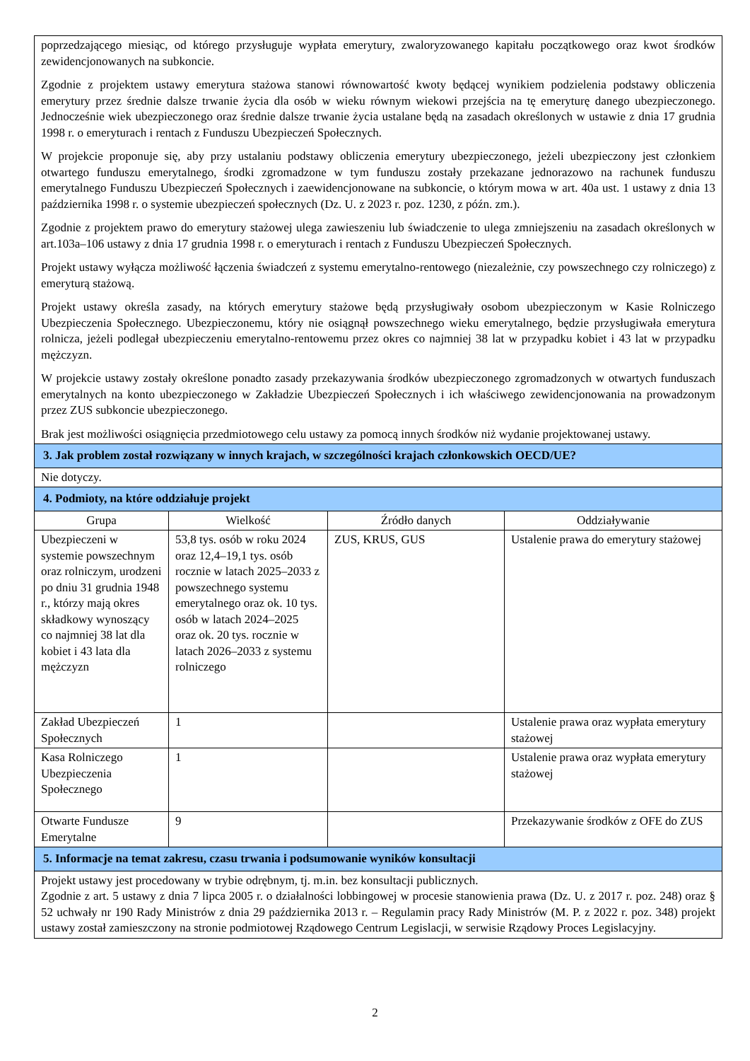| poprzedzającego miesiąc, od którego przysługuje wypłata emerytury, zwaloryzowanego kapitału początkowego oraz kwot środków zewidencjonowanych na subkoncie. Zgodnie z projektem ustawy emerytura stażowa stanowi równowartość kwoty będącej wynikiem podzielenia podstawy obliczenia emerytury przez średnie dalsze trwanie życia dla osób w wieku równym wiekowi przejścia na tę emeryturę danego ubezpieczonego. Jednocześnie wiek ubezpieczonego oraz średnie dalsze trwanie życia ustalane będą na zasadach określonych w ustawie z dnia 17 grudnia 1998 r. o emeryturach i rentach z Funduszu Ubezpieczeń Społecznych. W projekcie proponuje się, aby przy ustalaniu podstawy obliczenia emerytury ubezpieczonego, jeżeli ubezpieczony jest członkiem otwartego funduszu emerytalnego, środki zgromadzone w tym funduszu zostały przekazane jednorazowo na rachunek funduszu emerytalnego Funduszu Ubezpieczeń Społecznych i zaewidencjonowane na subkoncie, o którym mowa w art. 40a ust. 1 ustawy z dnia 13 października 1998 r. o systemie ubezpieczeń społecznych (Dz. U. z 2023 r. poz. 1230, z późn. zm.). Zgodnie z projektem prawo do emerytury stażowej ulega zawieszeniu lub świadczenie to ulega zmniejszeniu na zasadach określonych w art.103a–106 ustawy z dnia 17 grudnia 1998 r. o emeryturach i rentach z Funduszu Ubezpieczeń Społecznych. Projekt ustawy wyłącza możliwość łączenia świadczeń z systemu emerytalno-rentowego (niezależnie, czy powszechnego czy rolniczego) z emeryturą stażową. Projekt ustawy określa zasady, na których emerytury stażowe będą przysługiwały osobom ubezpieczonym w Kasie Rolniczego Ubezpieczenia Społecznego. Ubezpieczonemu, który nie osiągnął powszechnego wieku emerytalnego, będzie przysługiwała emerytura rolnicza, jeżeli podlegał ubezpieczeniu emerytalno-rentowemu przez okres co najmniej 38 lat w przypadku kobiet i 43 lat w przypadku mężczyzn. W projekcie ustawy zostały określone ponadto zasady przekazywania środków ubezpieczonego zgromadzonych w otwartych funduszach emerytalnych na konto ubezpieczonego w Zakładzie Ubezpieczeń Społecznych i ich właściwego zewidencjonowania na prowadzonym przez ZUS subkoncie ubezpieczonego. Brak jest możliwości osiągnięcia przedmiotowego celu ustawy za pomocą innych środków niż wydanie projektowanej ustawy. | | | |
| 3. Jak problem został rozwiązany w innych krajach, w szczególności krajach członkowskich OECD/UE? | | | |
| Nie dotyczy. | | | |
| 4. Podmioty, na które oddziałuje projekt | | | |
| Grupa | Wielkość | Źródło danych | Oddziaływanie |
| Ubezpieczeni w systemie powszechnym oraz rolniczym, urodzeni po dniu 31 grudnia 1948 r., którzy mają okres składkowy wynoszący co najmniej 38 lat dla kobiet i 43 lata dla mężczyzn | 53,8 tys. osób w roku 2024 oraz 12,4–19,1 tys. osób rocznie w latach 2025–2033 z powszechnego systemu emerytalnego oraz ok. 10 tys. osób w latach 2024–2025 oraz ok. 20 tys. rocznie w latach 2026–2033 z systemu rolniczego | ZUS, KRUS, GUS | Ustalenie prawa do emerytury stażowej |
| Zakład Ubezpieczeń Społecznych | 1 | | Ustalenie prawa oraz wypłata emerytury stażowej |
| Kasa Rolniczego Ubezpieczenia Społecznego | 1 | | Ustalenie prawa oraz wypłata emerytury stażowej |
| Otwarte Fundusze Emerytalne | 9 | | Przekazywanie środków z OFE do ZUS |
| 5. Informacje na temat zakresu, czasu trwania i podsumowanie wyników konsultacji | | | |
| Projekt ustawy jest procedowany w trybie odrębnym, tj. m.in. bez konsultacji publicznych. Zgodnie z art. 5 ustawy z dnia 7 lipca 2005 r. o działalności lobbingowej w procesie stanowienia prawa (Dz. U. z 2017 r. poz. 248) oraz § 52 uchwały nr 190 Rady Ministrów z dnia 29 października 2013 r. – Regulamin pracy Rady Ministrów (M. P. z 2022 r. poz. 348) projekt ustawy został zamieszczony na stronie podmiotowej Rządowego Centrum Legislacji, w serwisie Rządowy Proces Legislacyjny. | | | |
2